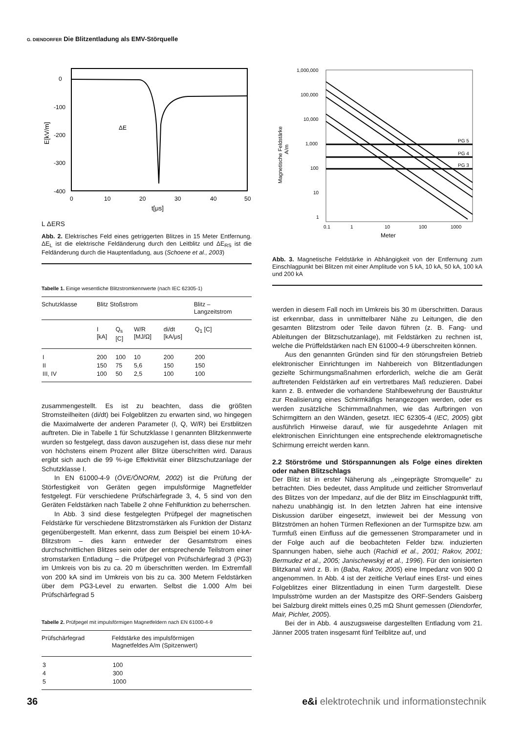G. DIENDORFER Die Blitzentladung als EMV-Störquelle
0
-100
-200
-300
-400
0
10
20
30
40
50
t[μs]
E[kV/m]
ΔE
L
ΔE
RS
Abb. 2. Elektrisches Feld eines getriggerten Blitzes in 15 Meter Entfernung. ΔE<sub>L</sub> ist die elektrische Feldänderung durch den Leitblitz und ΔE<sub>RS</sub> ist die Feldänderung durch die Hauptentladung, aus (Schoene et al., 2003)
Tabelle 1. Einige wesentliche Blitzstromkennwerte (nach IEC 62305-1)
| Schutzklasse | Blitz Stoßstrom | | | | Blitz – Langzeitstrom |
| | I [kA] | Q<sub>s</sub> [C] | W/R [MJ/Ω] | di/dt [kA/μs] | Q<sub>1</sub> [C] |
| I | 200 | 100 | 10 | 200 | 200 |
| II | 150 | 75 | 5,6 | 150 | 150 |
| III, IV | 100 | 50 | 2,5 | 100 | 100 |
zusammengestellt. Es ist zu beachten, dass die größten Stromsteilheiten (di/dt) bei Folgeblitzen zu erwarten sind, wo hingegen die Maximalwerte der anderen Parameter (I, Q, W/R) bei Erstblitzen auftreten. Die in Tabelle 1 für Schutzklasse I genannten Blitzkennwerte wurden so festgelegt, dass davon auszugehen ist, dass diese nur mehr von höchstens einem Prozent aller Blitze überschritten wird. Daraus ergibt sich auch die 99 %-ige Effektivität einer Blitzschutzanlage der Schutzklasse I.
In EN 61000-4-9 (ÖVE/ÖNORM, 2002) ist die Prüfung der Störfestigkeit von Geräten gegen impulsförmige Magnetfelder festgelegt. Für verschiedene Prüfschärfegrade 3, 4, 5 sind von den Geräten Feldstärken nach Tabelle 2 ohne Fehlfunktion zu beherrschen.
In Abb. 3 sind diese festgelegten Prüfpegel der magnetischen Feldstärke für verschiedene Blitzstromstärken als Funktion der Distanz gegenübergestellt. Man erkennt, dass zum Beispiel bei einem 10-kA-Blitzstrom – dies kann entweder der Gesamtstrom eines durchschnittlichen Blitzes sein oder der entsprechende Teilstrom einer stromstarken Entladung – die Prüfpegel von Prüfschärfegrad 3 (PG3) im Umkreis von bis zu ca. 20 m überschritten werden. Im Extremfall von 200 kA sind im Umkreis von bis zu ca. 300 Metern Feldstärken über dem PG3-Level zu erwarten. Selbst die 1.000 A/m bei Prüfschärfegrad 5
Tabelle 2. Prüfpegel mit impulsförmigen Magnetfeldern nach EN 61000-4-9
| Prüfschärfegrad | Feldstärke des impulsförmigen Magnetfeldes A/m (Spitzenwert) |
| 3 | 100 |
| 4 | 300 |
| 5 | 1000 |
1,000,000
100,000
10,000
1,000
100
10
1
0.1
1
10
100
1000
Meter
Magnetische Feldstärke
A/m
PG 5
PG 4
PG 3
Abb. 3. Magnetische Feldstärke in Abhängigkeit von der Entfernung zum Einschlagpunkt bei Blitzen mit einer Amplitude von 5 kA, 10 kA, 50 kA, 100 kA und 200 kA
werden in diesem Fall noch im Umkreis bis 30 m überschritten. Daraus ist erkennbar, dass in unmittelbarer Nähe zu Leitungen, die den gesamten Blitzstrom oder Teile davon führen (z. B. Fang- und Ableitungen der Blitzschutzanlage), mit Feldstärken zu rechnen ist, welche die Prüffeldstärken nach EN 61000-4-9 überschreiten können.
Aus den genannten Gründen sind für den störungsfreien Betrieb elektronischer Einrichtungen im Nahbereich von Blitzentladungen gezielte Schirmungsmaßnahmen erforderlich, welche die am Gerät auftretenden Feldstärken auf ein vertretbares Maß reduzieren. Dabei kann z. B. entweder die vorhandene Stahlbewehrung der Baustruktur zur Realisierung eines Schirmkäfigs herangezogen werden, oder es werden zusätzliche Schirmmaßnahmen, wie das Aufbringen von Schirmgittern an den Wänden, gesetzt. IEC 62305-4 (IEC, 2005) gibt ausführlich Hinweise darauf, wie für ausgedehnte Anlagen mit elektronischen Einrichtungen eine entsprechende elektromagnetische Schirmung erreicht werden kann.
2.2 Störströme und Störspannungen als Folge eines direkten oder nahen Blitzschlags
Der Blitz ist in erster Näherung als ,,eingeprägte Stromquelle“ zu betrachten. Dies bedeutet, dass Amplitude und zeitlicher Stromverlauf des Blitzes von der Impedanz, auf die der Blitz im Einschlagpunkt trifft, nahezu unabhängig ist. In den letzten Jahren hat eine intensive Diskussion darüber eingesetzt, inwieweit bei der Messung von Blitzströmen an hohen Türmen Reflexionen an der Turmspitze bzw. am Turmfuß einen Einfluss auf die gemessenen Stromparameter und in der Folge auch auf die beobachteten Felder bzw. induzierten Spannungen haben, siehe auch (Rachidi et al., 2001; Rakov, 2001; Bermudez et al., 2005; Janischewskyj et al., 1996). Für den ionisierten Blitzkanal wird z. B. in (Baba, Rakov, 2005) eine Impedanz von 900 Ω angenommen. In Abb. 4 ist der zeitliche Verlauf eines Erst- und eines Folgeblitzes einer Blitzentladung in einen Turm dargestellt. Diese Impulsströme wurden an der Mastspitze des ORF-Senders Gaisberg bei Salzburg direkt mittels eines 0,25 mΩ Shunt gemessen (Diendorfer, Mair, Pichler, 2005).
Bei der in Abb. 4 auszugsweise dargestellten Entladung vom 21. Jänner 2005 traten insgesamt fünf Teilblitze auf, und
36 e&i elektrotechnik und informationstechnik